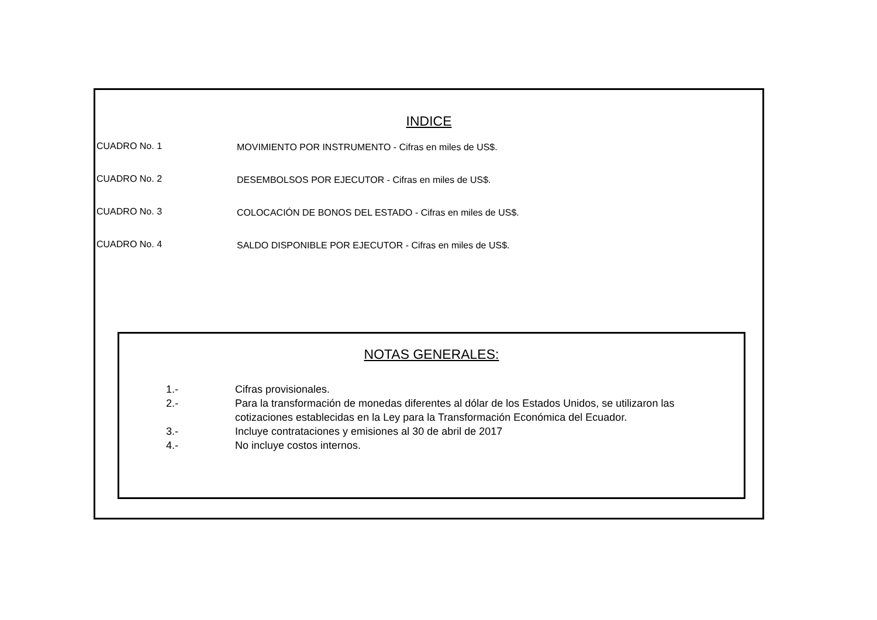INDICE
CUADRO No. 1 MOVIMIENTO POR INSTRUMENTO - Cifras en miles de US$.
CUADRO No. 2 DESEMBOLSOS POR EJECUTOR - Cifras en miles de US$.
CUADRO No. 3 COLOCACIÓN DE BONOS DEL ESTADO - Cifras en miles de US$.
CUADRO No. 4 SALDO DISPONIBLE POR EJECUTOR - Cifras en miles de US$.
NOTAS GENERALES:
1.- Cifras provisionales.
2.- Para la transformación de monedas diferentes al dólar de los Estados Unidos, se utilizaron las cotizaciones establecidas en la Ley para la Transformación Económica del Ecuador.
3.- Incluye contrataciones y emisiones al 30 de abril de 2017
4.- No incluye costos internos.